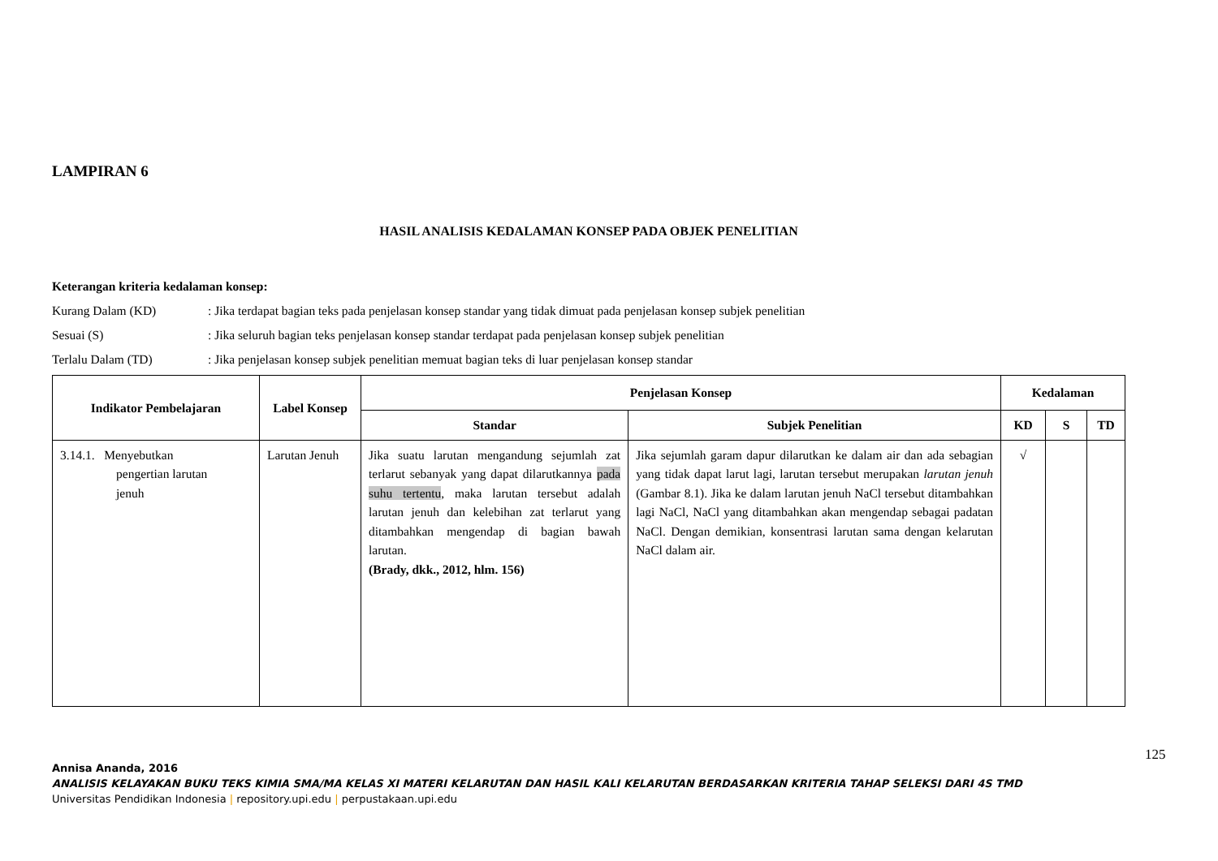LAMPIRAN 6
HASIL ANALISIS KEDALAMAN KONSEP PADA OBJEK PENELITIAN
Keterangan kriteria kedalaman konsep:
Kurang Dalam (KD): Jika terdapat bagian teks pada penjelasan konsep standar yang tidak dimuat pada penjelasan konsep subjek penelitian
Sesuai (S): Jika seluruh bagian teks penjelasan konsep standar terdapat pada penjelasan konsep subjek penelitian
Terlalu Dalam (TD): Jika penjelasan konsep subjek penelitian memuat bagian teks di luar penjelasan konsep standar
| Indikator Pembelajaran | Label Konsep | Penjelasan Konsep | | Kedalaman | | |
| --- | --- | --- | --- | --- | --- | --- |
| | | Standar | Subjek Penelitian | KD | S | TD |
| 3.14.1. Menyebutkan pengertian larutan jenuh | Larutan Jenuh | Jika suatu larutan mengandung sejumlah zat terlarut sebanyak yang dapat dilarutkannya pada suhu tertentu , maka larutan tersebut adalah larutan jenuh dan kelebihan zat terlarut yang ditambahkan mengendap di bagian bawah larutan. (Brady, dkk., 2012, hlm. 156) | Jika sejumlah garam dapur dilarutkan ke dalam air dan ada sebagian yang tidak dapat larut lagi, larutan tersebut merupakan larutan jenuh (Gambar 8.1). Jika ke dalam larutan jenuh NaCl tersebut ditambahkan lagi NaCl, NaCl yang ditambahkan akan mengendap sebagai padatan NaCl. Dengan demikian, konsentrasi larutan sama dengan kelarutan NaCl dalam air. | √ | | |
125
Annisa Ananda, 2016
ANALISIS KELAYAKAN BUKU TEKS KIMIA SMA/MA KELAS XI MATERI KELARUTAN DAN HASIL KALI KELARUTAN BERDASARKAN KRITERIA TAHAP SELEKSI DARI 4S TMD
Universitas Pendidikan Indonesia | repository.upi.edu | perpustakaan.upi.edu